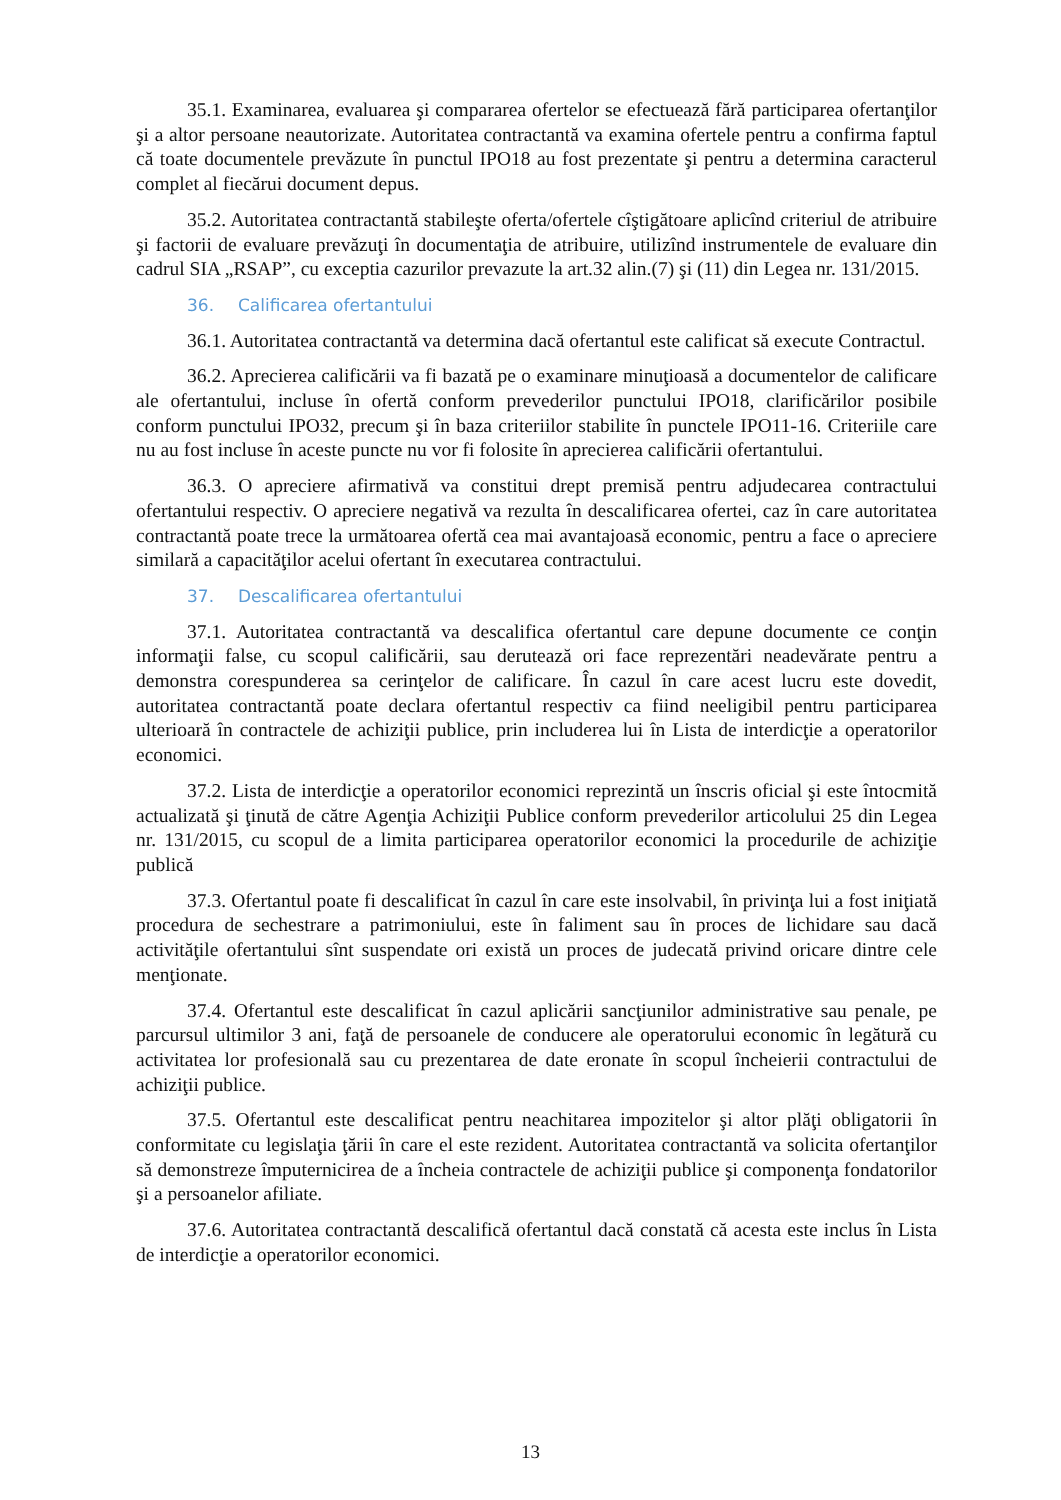35.1. Examinarea, evaluarea şi compararea ofertelor se efectuează fără participarea ofertanţilor şi a altor persoane neautorizate. Autoritatea contractantă va examina ofertele pentru a confirma faptul că toate documentele prevăzute în punctul IPO18 au fost prezentate şi pentru a determina caracterul complet al fiecărui document depus.
35.2. Autoritatea contractantă stabileşte oferta/ofertele cîştigătoare aplicînd criteriul de atribuire şi factorii de evaluare prevăzuţi în documentaţia de atribuire, utilizînd instrumentele de evaluare din cadrul SIA „RSAP”, cu exceptia cazurilor prevazute la art.32 alin.(7) şi (11) din Legea nr. 131/2015.
36. Calificarea ofertantului
36.1. Autoritatea contractantă va determina dacă ofertantul este calificat să execute Contractul.
36.2. Aprecierea calificării va fi bazată pe o examinare minuţioasă a documentelor de calificare ale ofertantului, incluse în ofertă conform prevederilor punctului IPO18, clarificărilor posibile conform punctului IPO32, precum şi în baza criteriilor stabilite în punctele IPO11-16. Criteriile care nu au fost incluse în aceste puncte nu vor fi folosite în aprecierea calificării ofertantului.
36.3. O apreciere afirmativă va constitui drept premisă pentru adjudecarea contractului ofertantului respectiv. O apreciere negativă va rezulta în descalificarea ofertei, caz în care autoritatea contractantă poate trece la următoarea ofertă cea mai avantajoasă economic, pentru a face o apreciere similară a capacităţilor acelui ofertant în executarea contractului.
37. Descalificarea ofertantului
37.1. Autoritatea contractantă va descalifica ofertantul care depune documente ce conţin informaţii false, cu scopul calificării, sau derutează ori face reprezentări neadevărate pentru a demonstra corespunderea sa cerinţelor de calificare. În cazul în care acest lucru este dovedit, autoritatea contractantă poate declara ofertantul respectiv ca fiind neeligibil pentru participarea ulterioară în contractele de achiziţii publice, prin includerea lui în Lista de interdicţie a operatorilor economici.
37.2. Lista de interdicţie a operatorilor economici reprezintă un înscris oficial şi este întocmită actualizată şi ţinută de către Agenţia Achiziţii Publice conform prevederilor articolului 25 din Legea nr. 131/2015, cu scopul de a limita participarea operatorilor economici la procedurile de achiziţie publică
37.3. Ofertantul poate fi descalificat în cazul în care este insolvabil, în privinţa lui a fost iniţiată procedura de sechestrare a patrimoniului, este în faliment sau în proces de lichidare sau dacă activităţile ofertantului sînt suspendate ori există un proces de judecată privind oricare dintre cele menţionate.
37.4. Ofertantul este descalificat în cazul aplicării sancţiunilor administrative sau penale, pe parcursul ultimilor 3 ani, faţă de persoanele de conducere ale operatorului economic în legătură cu activitatea lor profesională sau cu prezentarea de date eronate în scopul încheierii contractului de achiziţii publice.
37.5. Ofertantul este descalificat pentru neachitarea impozitelor şi altor plăţi obligatorii în conformitate cu legislaţia ţării în care el este rezident. Autoritatea contractantă va solicita ofertanţilor să demonstreze împuternicirea de a încheia contractele de achiziţii publice şi componenţa fondatorilor şi a persoanelor afiliate.
37.6. Autoritatea contractantă descalifică ofertantul dacă constată că acesta este inclus în Lista de interdicţie a operatorilor economici.
13